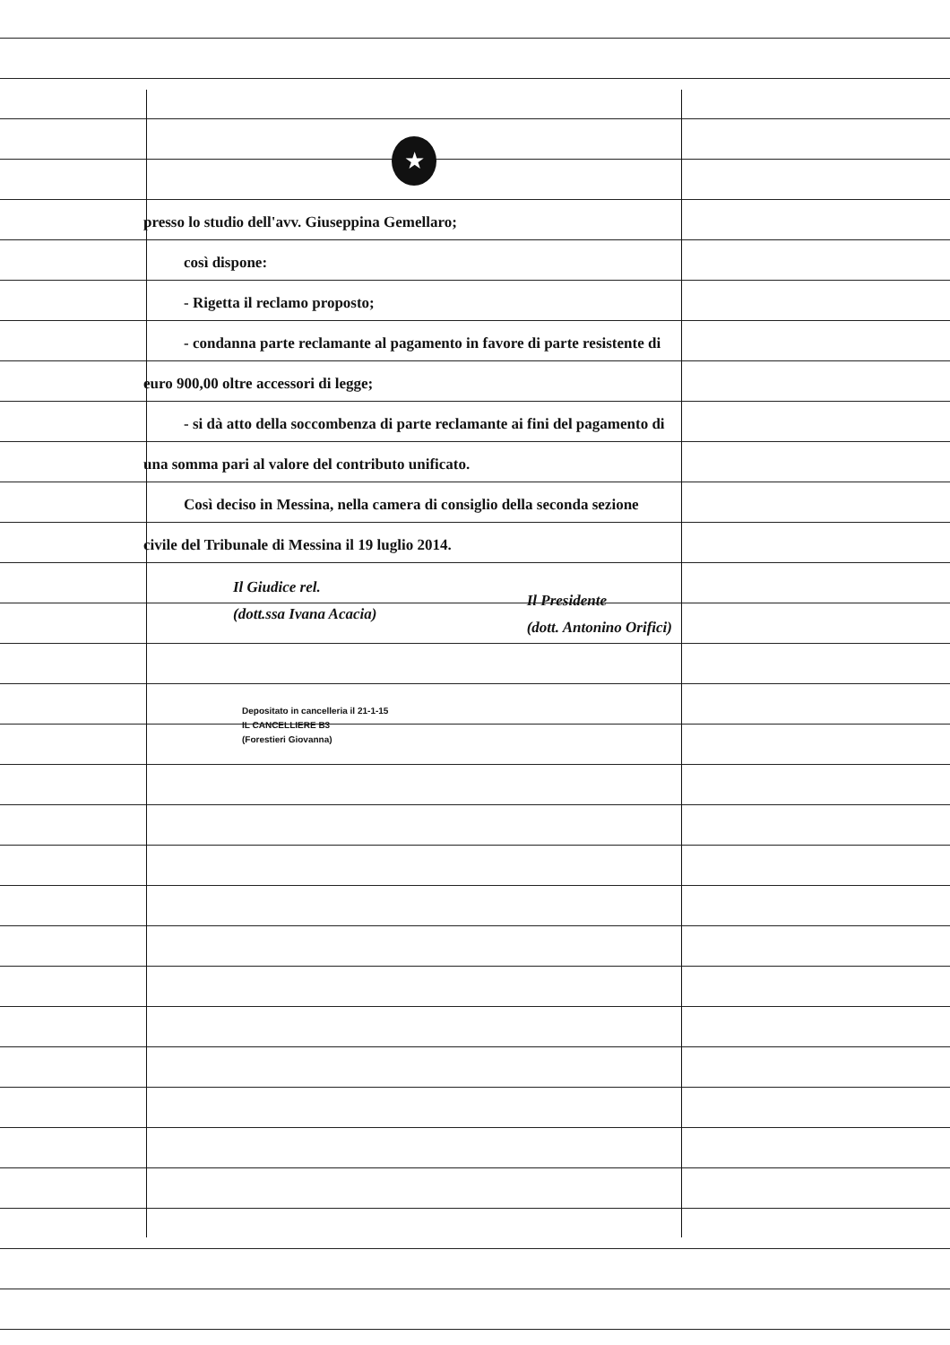★
presso lo studio dell'avv. Giuseppina Gemellaro;
così dispone:
- Rigetta il reclamo proposto;
- condanna parte reclamante al pagamento in favore di parte resistente di euro 900,00 oltre accessori di legge;
- si dà atto della soccombenza di parte reclamante ai fini del pagamento di una somma pari al valore del contributo unificato.
Così deciso in Messina, nella camera di consiglio della seconda sezione civile del Tribunale di Messina il 19 luglio 2014.
Il Giudice rel.
(dott.ssa Ivana Acacia)
Il Presidente
(dott. Antonino Orifici)
Depositato in cancelleria il 21-1-15
IL CANCELLIERE B3
(Forestieri Giovanna)